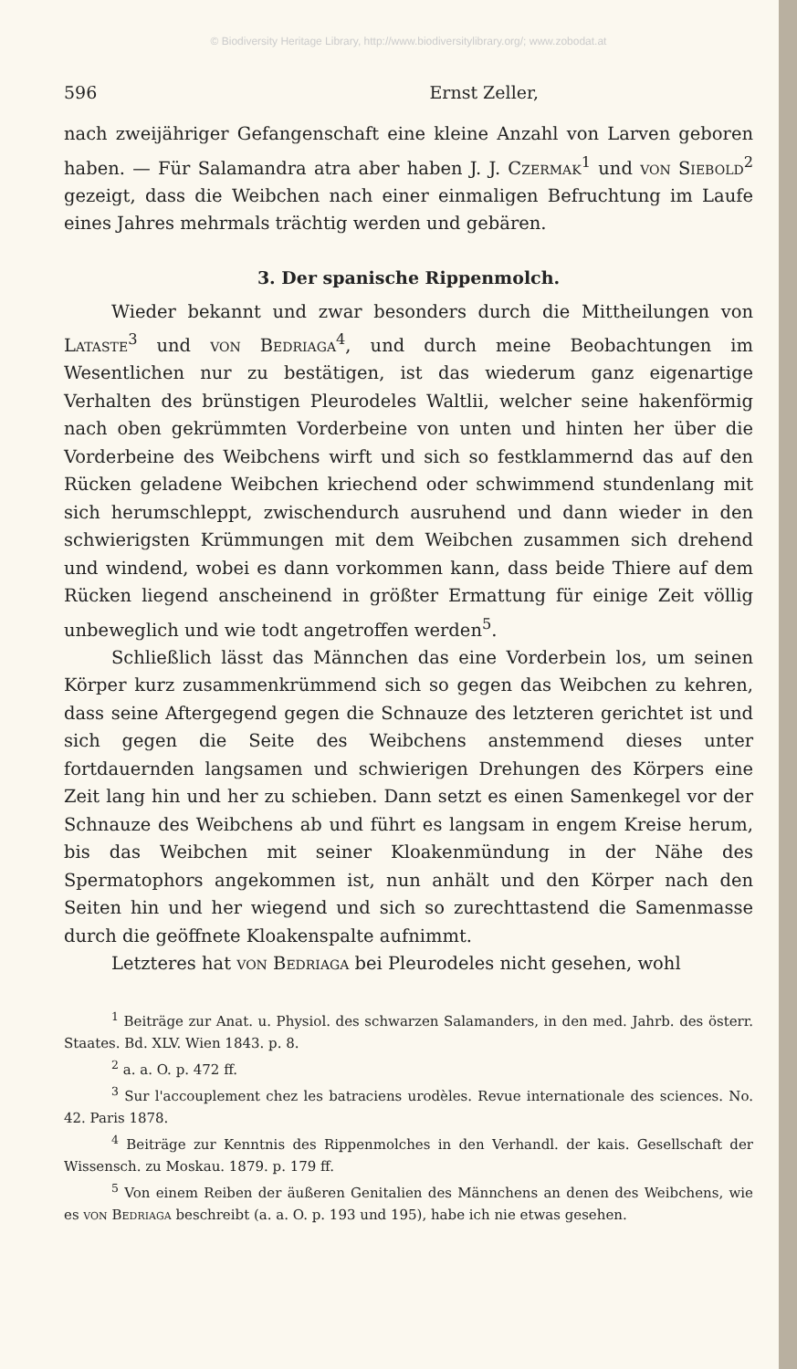© Biodiversity Heritage Library, http://www.biodiversitylibrary.org/; www.zobodat.at
596 Ernst Zeller,
nach zweijähriger Gefangenschaft eine kleine Anzahl von Larven geboren haben. — Für Salamandra atra aber haben J. J. Czermak<sup>1</sup> und von Siebold<sup>2</sup> gezeigt, dass die Weibchen nach einer einmaligen Befruchtung im Laufe eines Jahres mehrmals trächtig werden und gebären.
3. Der spanische Rippenmolch.
Wieder bekannt und zwar besonders durch die Mittheilungen von Lataste<sup>3</sup> und von Bedriaga<sup>4</sup>, und durch meine Beobachtungen im Wesentlichen nur zu bestätigen, ist das wiederum ganz eigenartige Verhalten des brünstigen Pleurodeles Waltlii, welcher seine hakenförmig nach oben gekrümmten Vorderbeine von unten und hinten her über die Vorderbeine des Weibchens wirft und sich so festklammernd das auf den Rücken geladene Weibchen kriechend oder schwimmend stundenlang mit sich herumschleppt, zwischendurch ausruhend und dann wieder in den schwierigsten Krümmungen mit dem Weibchen zusammen sich drehend und windend, wobei es dann vorkommen kann, dass beide Thiere auf dem Rücken liegend anscheinend in größter Ermattung für einige Zeit völlig unbeweglich und wie todt angetroffen werden<sup>5</sup>.
Schließlich lässt das Männchen das eine Vorderbein los, um seinen Körper kurz zusammenkrümmend sich so gegen das Weibchen zu kehren, dass seine Aftergegend gegen die Schnauze des letzteren gerichtet ist und sich gegen die Seite des Weibchens anstemmend dieses unter fortdauernden langsamen und schwierigen Drehungen des Körpers eine Zeit lang hin und her zu schieben. Dann setzt es einen Samenkegel vor der Schnauze des Weibchens ab und führt es langsam in engem Kreise herum, bis das Weibchen mit seiner Kloakenmündung in der Nähe des Spermatophors angekommen ist, nun anhält und den Körper nach den Seiten hin und her wiegend und sich so zurechttastend die Samenmasse durch die geöffnete Kloakenspalte aufnimmt.
Letzteres hat von Bedriaga bei Pleurodeles nicht gesehen, wohl
<sup>1</sup> Beiträge zur Anat. u. Physiol. des schwarzen Salamanders, in den med. Jahrb. des österr. Staates. Bd. XLV. Wien 1843. p. 8.
<sup>2</sup> a. a. O. p. 472 ff.
<sup>3</sup> Sur l'accouplement chez les batraciens urodèles. Revue internationale des sciences. No. 42. Paris 1878.
<sup>4</sup> Beiträge zur Kenntnis des Rippenmolches in den Verhandl. der kais. Gesellschaft der Wissensch. zu Moskau. 1879. p. 179 ff.
<sup>5</sup> Von einem Reiben der äußeren Genitalien des Männchens an denen des Weibchens, wie es von Bedriaga beschreibt (a. a. O. p. 193 und 195), habe ich nie etwas gesehen.